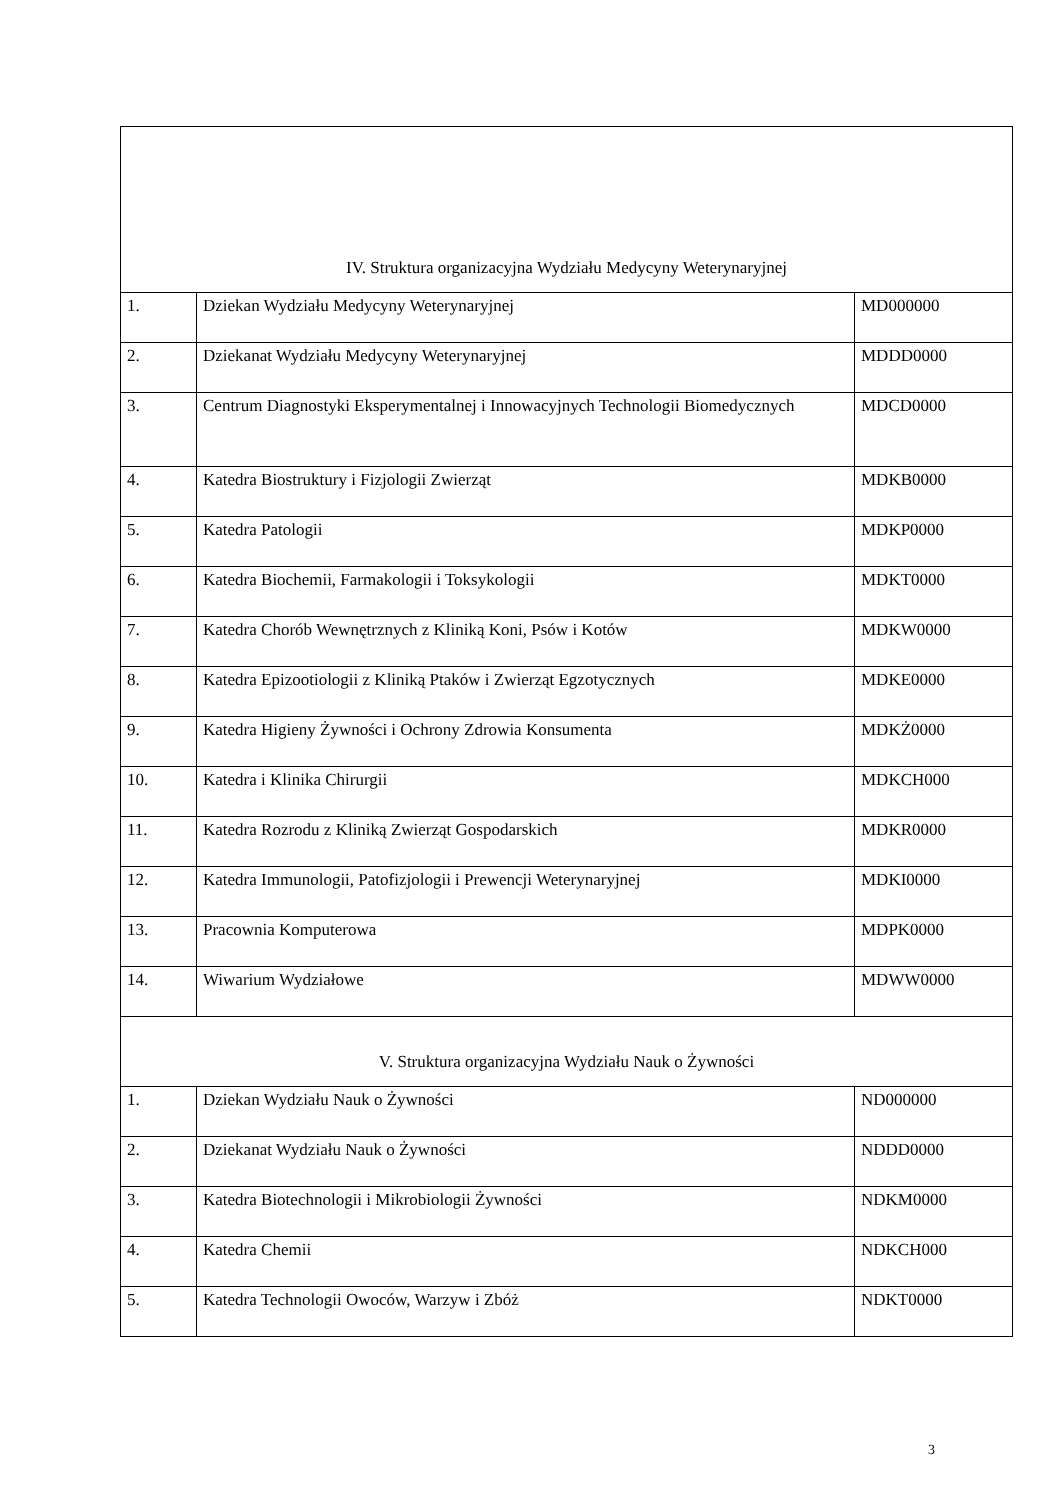| IV. Struktura organizacyjna Wydziału Medycyny Weterynaryjnej | | |
| 1. | Dziekan Wydziału Medycyny Weterynaryjnej | MD000000 |
| 2. | Dziekanat Wydziału Medycyny Weterynaryjnej | MDDD0000 |
| 3. | Centrum Diagnostyki Eksperymentalnej i Innowacyjnych Technologii Biomedycznych | MDCD0000 |
| 4. | Katedra Biostruktury i Fizjologii Zwierząt | MDKB0000 |
| 5. | Katedra Patologii | MDKP0000 |
| 6. | Katedra Biochemii, Farmakologii i Toksykologii | MDKT0000 |
| 7. | Katedra Chorób Wewnętrznych z Kliniką Koni, Psów i Kotów | MDKW0000 |
| 8. | Katedra Epizootiologii z Kliniką Ptaków i Zwierząt Egzotycznych | MDKE0000 |
| 9. | Katedra Higieny Żywności i Ochrony Zdrowia Konsumenta | MDKŻ0000 |
| 10. | Katedra i Klinika Chirurgii | MDKCH000 |
| 11. | Katedra Rozrodu z Kliniką Zwierząt Gospodarskich | MDKR0000 |
| 12. | Katedra Immunologii, Patofizjologii i Prewencji Weterynaryjnej | MDKI0000 |
| 13. | Pracownia Komputerowa | MDPK0000 |
| 14. | Wiwarium Wydziałowe | MDWW0000 |
| V. Struktura organizacyjna Wydziału Nauk o Żywności | | |
| 1. | Dziekan Wydziału Nauk o Żywności | ND000000 |
| 2. | Dziekanat Wydziału Nauk o Żywności | NDDD0000 |
| 3. | Katedra Biotechnologii i Mikrobiologii Żywności | NDKM0000 |
| 4. | Katedra Chemii | NDKCH000 |
| 5. | Katedra Technologii Owoców, Warzyw i Zbóż | NDKT0000 |
3